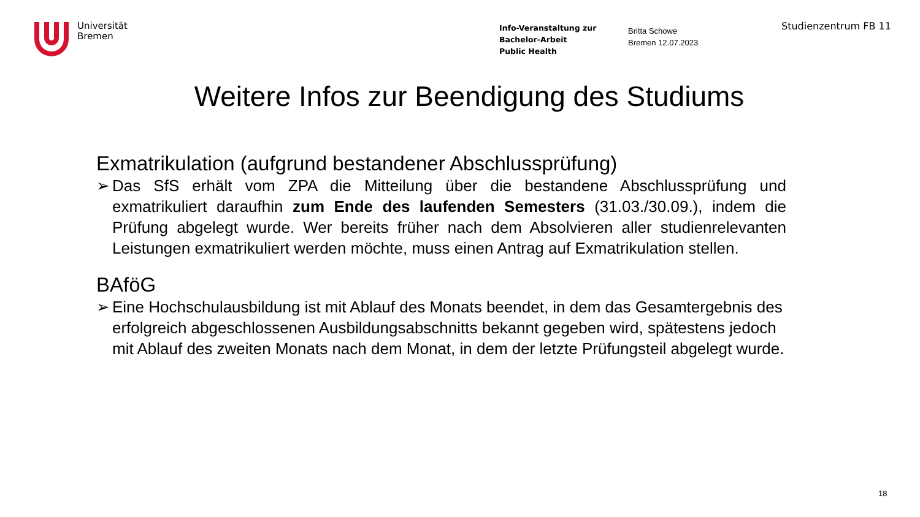Universität
Bremen
Info-Veranstaltung zur
Bachelor-Arbeit
Public Health
Britta Schowe
Bremen 12.07.2023
Studienzentrum FB 11
Weitere Infos zur Beendigung des Studiums
Exmatrikulation (aufgrund bestandener Abschlussprüfung)
➢ Das SfS erhält vom ZPA die Mitteilung über die bestandene Abschlussprüfung und exmatrikuliert daraufhin zum Ende des laufenden Semesters (31.03./30.09.), indem die Prüfung abgelegt wurde. Wer bereits früher nach dem Absolvieren aller studienrelevanten Leistungen exmatrikuliert werden möchte, muss einen Antrag auf Exmatrikulation stellen.
BAföG
➢ Eine Hochschulausbildung ist mit Ablauf des Monats beendet, in dem das Gesamtergebnis des erfolgreich abgeschlossenen Ausbildungsabschnitts bekannt gegeben wird, spätestens jedoch mit Ablauf des zweiten Monats nach dem Monat, in dem der letzte Prüfungsteil abgelegt wurde.
18